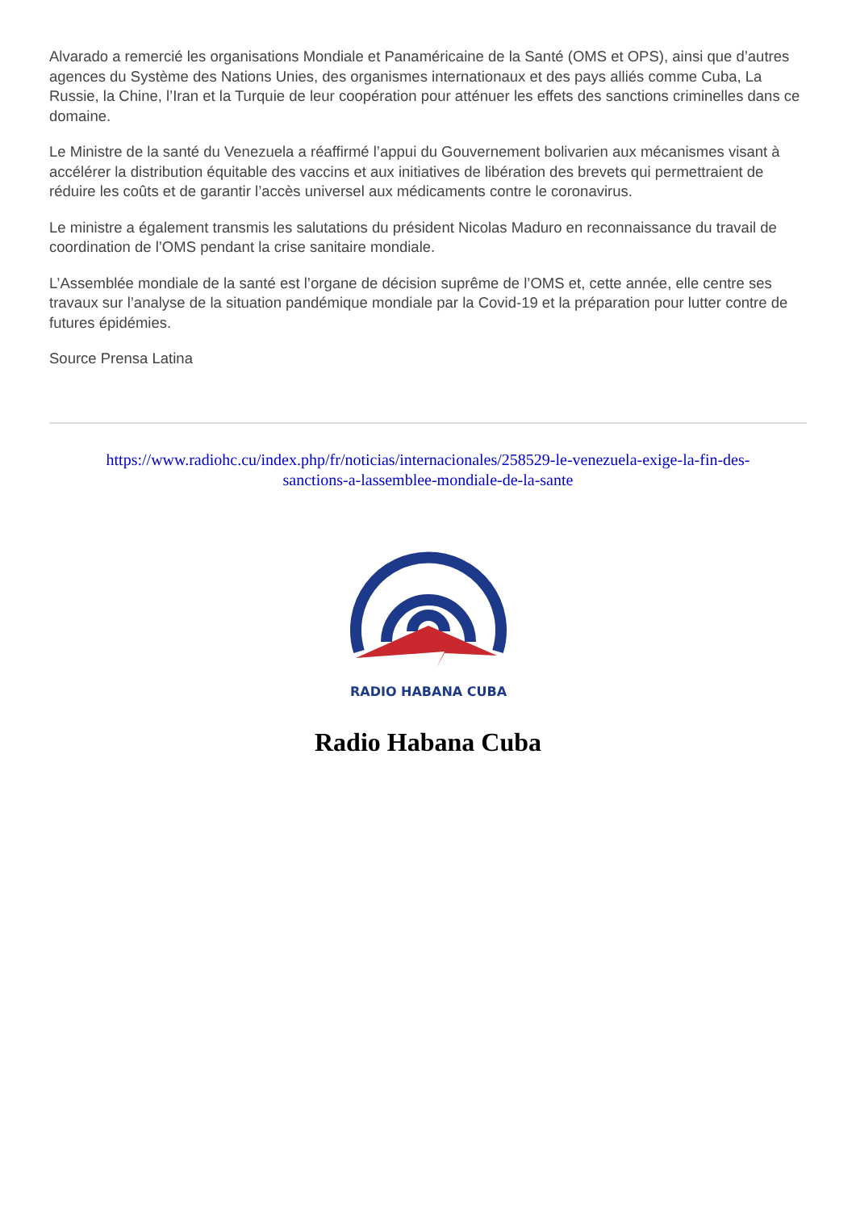Alvarado a remercié les organisations Mondiale et Panaméricaine de la Santé (OMS et OPS), ainsi que d’autres agences du Système des Nations Unies, des organismes internationaux et des pays alliés comme Cuba, La Russie, la Chine, l’Iran et la Turquie de leur coopération pour atténuer les effets des sanctions criminelles dans ce domaine.
Le Ministre de la santé du Venezuela a réaffirmé l’appui du Gouvernement bolivarien aux mécanismes visant à accélérer la distribution équitable des vaccins et aux initiatives de libération des brevets qui permettraient de réduire les coûts et de garantir l’accès universel aux médicaments contre le coronavirus.
Le ministre a également transmis les salutations du président Nicolas Maduro en reconnaissance du travail de coordination de l’OMS pendant la crise sanitaire mondiale.
L’Assemblée mondiale de la santé est l’organe de décision suprême de l’OMS et, cette année, elle centre ses travaux sur l’analyse de la situation pandémique mondiale par la Covid-19 et la préparation pour lutter contre de futures épidémies.
Source Prensa Latina
https://www.radiohc.cu/index.php/fr/noticias/internacionales/258529-le-venezuela-exige-la-fin-des-sanctions-a-lassemblee-mondiale-de-la-sante
RADIO HABANA CUBA
Radio Habana Cuba